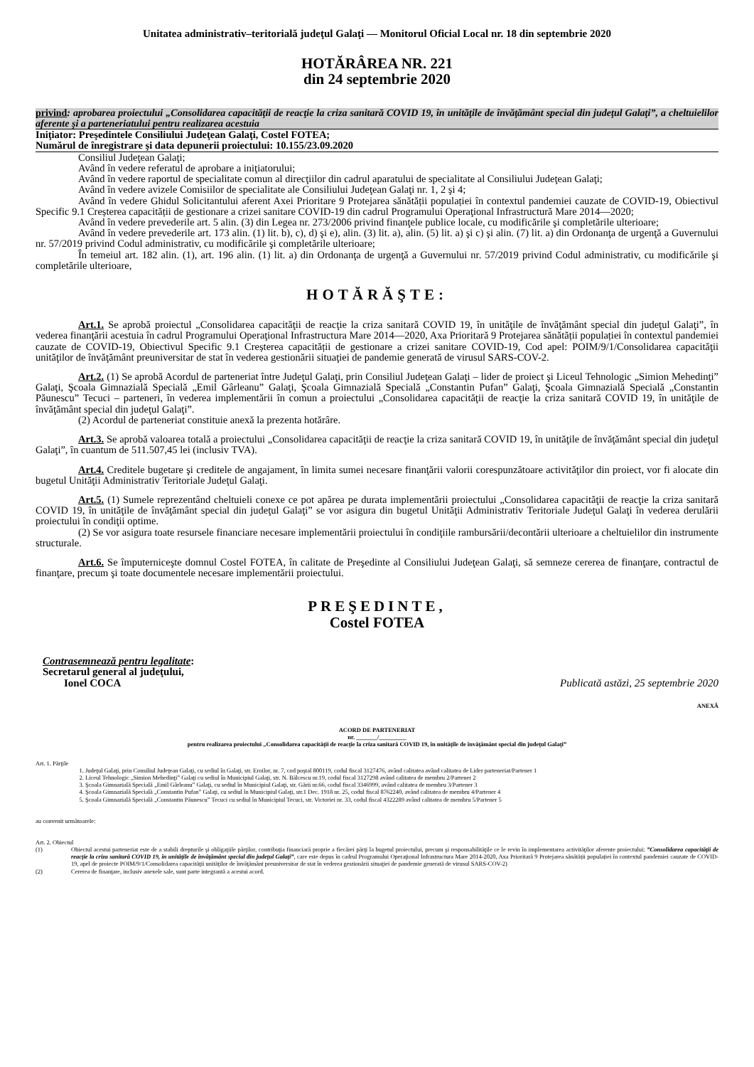Unitatea administrativ–teritorială judeţul Galaţi — Monitorul Oficial Local nr. 18 din septembrie 2020
HOTĂRÂREA NR. 221
din 24 septembrie 2020
privind: aprobarea proiectului „Consolidarea capacităţii de reacţie la criza sanitară COVID 19, în unităţile de învăţământ special din judeţul Galaţi”, a cheltuielilor aferente şi a parteneriatului pentru realizarea acestuia
Iniţiator: Preşedintele Consiliului Judeţean Galaţi, Costel FOTEA;
Numărul de înregistrare şi data depunerii proiectului: 10.155/23.09.2020
Consiliul Judeţean Galaţi;
Având în vedere referatul de aprobare a iniţiatorului;
Având în vedere raportul de specialitate comun al direcţiilor din cadrul aparatului de specialitate al Consiliului Judeţean Galaţi;
Având în vedere avizele Comisiilor de specialitate ale Consiliului Judeţean Galaţi nr. 1, 2 şi 4;
Având în vedere Ghidul Solicitantului aferent Axei Prioritare 9 Protejarea sănătății populației în contextul pandemiei cauzate de COVID-19, Obiectivul Specific 9.1 Creșterea capacității de gestionare a crizei sanitare COVID-19 din cadrul Programului Operaţional Infrastructură Mare 2014—2020;
Având în vedere prevederile art. 5 alin. (3) din Legea nr. 273/2006 privind finanţele publice locale, cu modificările şi completările ulterioare;
Având în vedere prevederile art. 173 alin. (1) lit. b), c), d) şi e), alin. (3) lit. a), alin. (5) lit. a) şi c) şi alin. (7) lit. a) din Ordonanţa de urgenţă a Guvernului nr. 57/2019 privind Codul administrativ, cu modificările şi completările ulterioare;
În temeiul art. 182 alin. (1), art. 196 alin. (1) lit. a) din Ordonanţa de urgenţă a Guvernului nr. 57/2019 privind Codul administrativ, cu modificările şi completările ulterioare,
HOTĂRĂŞTE:
Art.1. Se aprobă proiectul „Consolidarea capacităţii de reacţie la criza sanitară COVID 19, în unităţile de învăţământ special din judeţul Galaţi”, în vederea finanţării acestuia în cadrul Programului Operaţional Infrastructura Mare 2014—2020, Axa Prioritară 9 Protejarea sănătății populației în contextul pandemiei cauzate de COVID-19, Obiectivul Specific 9.1 Creșterea capacității de gestionare a crizei sanitare COVID-19, Cod apel: POIM/9/1/Consolidarea capacităţii unităţilor de învăţământ preuniversitar de stat în vederea gestionării situaţiei de pandemie generată de virusul SARS-COV-2.
Art.2. (1) Se aprobă Acordul de parteneriat între Judeţul Galaţi, prin Consiliul Judeţean Galaţi – lider de proiect şi Liceul Tehnologic „Simion Mehedinţi” Galaţi, Şcoala Gimnazială Specială „Emil Gârleanu” Galaţi, Şcoala Gimnazială Specială „Constantin Pufan” Galaţi, Şcoala Gimnazială Specială „Constantin Păunescu” Tecuci – parteneri, în vederea implementării în comun a proiectului „Consolidarea capacităţii de reacţie la criza sanitară COVID 19, în unităţile de învăţământ special din judeţul Galaţi”.
(2) Acordul de parteneriat constituie anexă la prezenta hotărâre.
Art.3. Se aprobă valoarea totală a proiectului „Consolidarea capacităţii de reacţie la criza sanitară COVID 19, în unităţile de învăţământ special din judeţul Galaţi”, în cuantum de 511.507,45 lei (inclusiv TVA).
Art.4. Creditele bugetare şi creditele de angajament, în limita sumei necesare finanţării valorii corespunzătoare activităţilor din proiect, vor fi alocate din bugetul Unităţii Administrativ Teritoriale Judeţul Galaţi.
Art.5. (1) Sumele reprezentând cheltuieli conexe ce pot apărea pe durata implementării proiectului „Consolidarea capacităţii de reacţie la criza sanitară COVID 19, în unităţile de învăţământ special din judeţul Galaţi” se vor asigura din bugetul Unităţii Administrativ Teritoriale Judeţul Galaţi în vederea derulării proiectului în condiţii optime.
(2) Se vor asigura toate resursele financiare necesare implementării proiectului în condiţiile rambursării/decontării ulterioare a cheltuielilor din instrumente structurale.
Art.6. Se împuterniceşte domnul Costel FOTEA, în calitate de Preşedinte al Consiliului Judeţean Galaţi, să semneze cererea de finanţare, contractul de finanţare, precum şi toate documentele necesare implementării proiectului.
PREŞEDINTE,
Costel FOTEA
Contrasemnează pentru legalitate:
Secretarul general al judeţului,
Ionel COCA
Publicată astăzi, 25 septembrie 2020
ANEXĂ
ACORD DE PARTENERIAT
nr. _______/_________
pentru realizarea proiectului „Consolidarea capacităţii de reacţie la criza sanitară COVID 19, în unităţile de învăţământ special din judeţul Galaţi”
Art. 1. Părţile
1. Judeţul Galaţi, prin Consiliul Judeţean Galaţi, cu sediul în Galaţi, str. Eroilor, nr. 7, cod poştal 800119, codul fiscal 3127476, având calitatea având calitatea de Lider parteneriat/Partener 1
2. Liceul Tehnologic „Simion Mehedinţi” Galaţi cu sediul în Municipiul Galaţi, str. N. Bălcescu nr.19, codul fiscal 3127298 având calitatea de membru 2/Partener 2
3. Şcoala Gimnazială Specială „Emil Gârleanu” Galaţi, cu sediul în Municipiul Galaţi, str. Gării nr.66, codul fiscal 3346999, având calitatea de membru 3/Partener 3
4. Şcoala Gimnazială Specială „Constantin Pufan” Galaţi, cu sediul în Municipiul Galaţi, str.1 Dec. 1918 nr. 25, codul fiscal 8762240, având calitatea de membru 4/Partener 4
5. Şcoala Gimnazială Specială „Constantin Păunescu” Tecuci cu sediul în Municipiul Tecuci, str. Victoriei nr. 33, codul fiscal 4322289 având calitatea de membru 5/Partener 5
au convenit următoarele:
Art. 2. Obiectul
| (1) | Obiectul acestui parteneriat este de a stabili drepturile şi obligaţiile părţilor, contribuţia financiară proprie a fiecărei părţi la bugetul proiectului, precum şi responsabilităţile ce le revin în implementarea activităţilor aferente proiectului: ”Consolidarea capacităţii de reacţie la criza sanitară COVID 19, în unităţile de învăţământ special din judeţul Galaţi” , care este depus în cadrul Programului Operaţional Infrastructura Mare 2014-2020, Axa Prioritară 9 Protejarea sănătății populației în contextul pandemiei cauzate de COVID-19, apel de proiecte POIM/9/1/Consolidarea capacităţii unităţilor de învăţământ preuniversitar de stat în vederea gestionării situaţiei de pandemie generată de virusul SARS-COV-2) |
| (2) | Cererea de finanţare, inclusiv anexele sale, sunt parte integrantă a acestui acord. |